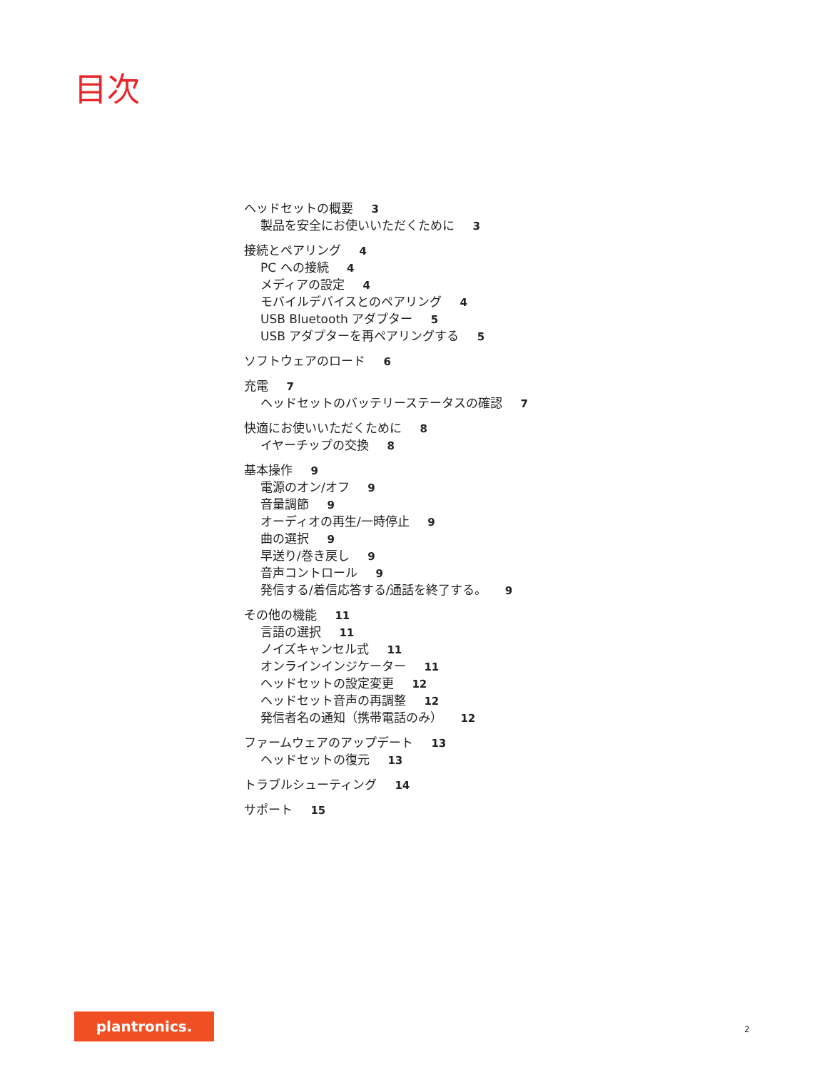目次
ヘッドセットの概要 3
製品を安全にお使いいただくために 3
接続とペアリング 4
PC への接続 4
メディアの設定 4
モバイルデバイスとのペアリング 4
USB Bluetooth アダプター 5
USB アダプターを再ペアリングする 5
ソフトウェアのロード 6
充電 7
ヘッドセットのバッテリーステータスの確認 7
快適にお使いいただくために 8
イヤーチップの交換 8
基本操作 9
電源のオン/オフ 9
音量調節 9
オーディオの再生/一時停止 9
曲の選択 9
早送り/巻き戻し 9
音声コントロール 9
発信する/着信応答する/通話を終了する。 9
その他の機能 11
言語の選択 11
ノイズキャンセル式 11
オンラインインジケーター 11
ヘッドセットの設定変更 12
ヘッドセット音声の再調整 12
発信者名の通知（携帯電話のみ） 12
ファームウェアのアップデート 13
ヘッドセットの復元 13
トラブルシューティング 14
サポート 15
plantronics.
2